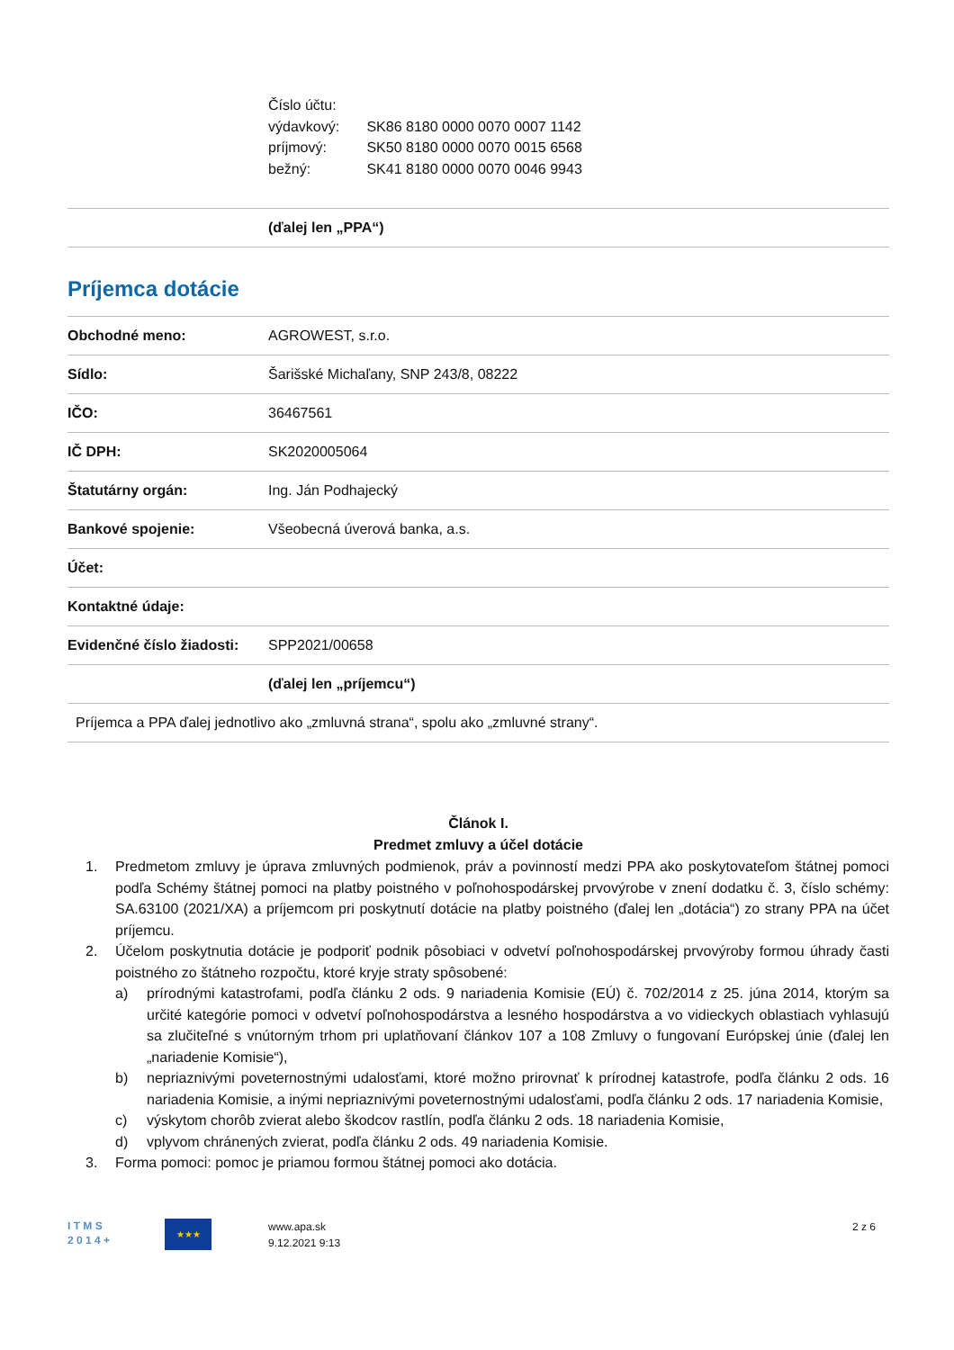Číslo účtu:
výdavkový: SK86 8180 0000 0070 0007 1142
príjmový: SK50 8180 0000 0070 0015 6568
bežný: SK41 8180 0000 0070 0046 9943
| | (ďalej len „PPA“) |
Príjemca dotácie
| Obchodné meno: | AGROWEST, s.r.o. |
| Sídlo: | Šarišské Michaľany, SNP 243/8, 08222 |
| IČO: | 36467561 |
| IČ DPH: | SK2020005064 |
| Štatutárny orgán: | Ing. Ján Podhajecký |
| Bankové spojenie: | Všeobecná úverová banka, a.s. |
| Účet: | |
| Kontaktné údaje: | |
| Evidenčné číslo žiadosti: | SPP2021/00658 |
| | (ďalej len „príjemcu“) |
| Príjemca a PPA ďalej jednotlivo ako „zmluvná strana“, spolu ako „zmluvné strany“. | |
Článok I.
Predmet zmluvy a účel dotácie
1. Predmetom zmluvy je úprava zmluvných podmienok, práv a povinností medzi PPA ako poskytovateľom štátnej pomoci podľa Schémy štátnej pomoci na platby poistného v poľnohospodárskej prvovýrobe v znení dodatku č. 3, číslo schémy: SA.63100 (2021/XA) a príjemcom pri poskytnutí dotácie na platby poistného (ďalej len „dotácia“) zo strany PPA na účet príjemcu.
2. Účelom poskytnutia dotácie je podporiť podnik pôsobiaci v odvetví poľnohospodárskej prvovýroby formou úhrady časti poistného zo štátneho rozpočtu, ktoré kryje straty spôsobené:
a) prírodnými katastrofami, podľa článku 2 ods. 9 nariadenia Komisie (EÚ) č. 702/2014 z 25. júna 2014, ktorým sa určité kategórie pomoci v odvetví poľnohospodárstva a lesného hospodárstva a vo vidieckych oblastiach vyhlasujú sa zlučiteľné s vnútorným trhom pri uplatňovaní článkov 107 a 108 Zmluvy o fungovaní Európskej únie (ďalej len „nariadenie Komisie“),
b) nepriaznivými poveternostnými udalosťami, ktoré možno prirovnať k prírodnej katastrofe, podľa článku 2 ods. 16 nariadenia Komisie, a inými nepriaznivými poveternostnými udalosťami, podľa článku 2 ods. 17 nariadenia Komisie,
c) výskytom chorôb zvierat alebo škodcov rastlín, podľa článku 2 ods. 18 nariadenia Komisie,
d) vplyvom chránených zvierat, podľa článku 2 ods. 49 nariadenia Komisie.
3. Forma pomoci: pomoc je priamou formou štátnej pomoci ako dotácia.
I T M S
2 0 1 4 +
★★★
www.apa.sk
9.12.2021 9:13
2 z 6